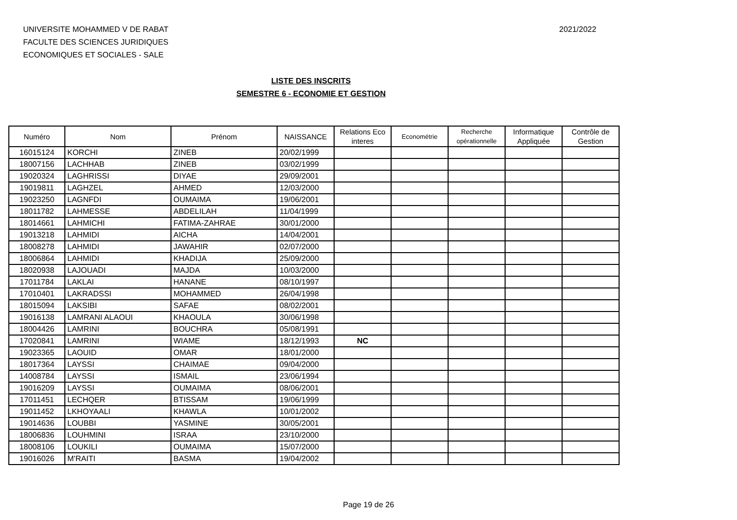UNIVERSITE MOHAMMED V DE RABAT
FACULTE DES SCIENCES JURIDIQUES
ECONOMIQUES ET SOCIALES - SALE
2021/2022
LISTE DES INSCRITS
SEMESTRE 6 - ECONOMIE ET GESTION
| Numéro | Nom | Prénom | NAISSANCE | Relations Eco interes | Econométrie | Recherche opérationnelle | Informatique Appliquée | Contrôle de Gestion |
| --- | --- | --- | --- | --- | --- | --- | --- | --- |
| 16015124 | KORCHI | ZINEB | 20/02/1999 | | | | | |
| 18007156 | LACHHAB | ZINEB | 03/02/1999 | | | | | |
| 19020324 | LAGHRISSI | DIYAE | 29/09/2001 | | | | | |
| 19019811 | LAGHZEL | AHMED | 12/03/2000 | | | | | |
| 19023250 | LAGNFDI | OUMAIMA | 19/06/2001 | | | | | |
| 18011782 | LAHMESSE | ABDELILAH | 11/04/1999 | | | | | |
| 18014661 | LAHMICHI | FATIMA-ZAHRAE | 30/01/2000 | | | | | |
| 19013218 | LAHMIDI | AICHA | 14/04/2001 | | | | | |
| 18008278 | LAHMIDI | JAWAHIR | 02/07/2000 | | | | | |
| 18006864 | LAHMIDI | KHADIJA | 25/09/2000 | | | | | |
| 18020938 | LAJOUADI | MAJDA | 10/03/2000 | | | | | |
| 17011784 | LAKLAI | HANANE | 08/10/1997 | | | | | |
| 17010401 | LAKRADSSI | MOHAMMED | 26/04/1998 | | | | | |
| 18015094 | LAKSIBI | SAFAE | 08/02/2001 | | | | | |
| 19016138 | LAMRANI ALAOUI | KHAOULA | 30/06/1998 | | | | | |
| 18004426 | LAMRINI | BOUCHRA | 05/08/1991 | | | | | |
| 17020841 | LAMRINI | WIAME | 18/12/1993 | NC | | | | |
| 19023365 | LAOUID | OMAR | 18/01/2000 | | | | | |
| 18017364 | LAYSSI | CHAIMAE | 09/04/2000 | | | | | |
| 14008784 | LAYSSI | ISMAIL | 23/06/1994 | | | | | |
| 19016209 | LAYSSI | OUMAIMA | 08/06/2001 | | | | | |
| 17011451 | LECHQER | BTISSAM | 19/06/1999 | | | | | |
| 19011452 | LKHOYAALI | KHAWLA | 10/01/2002 | | | | | |
| 19014636 | LOUBBI | YASMINE | 30/05/2001 | | | | | |
| 18006836 | LOUHMINI | ISRAA | 23/10/2000 | | | | | |
| 18008106 | LOUKILI | OUMAIMA | 15/07/2000 | | | | | |
| 19016026 | M'RAITI | BASMA | 19/04/2002 | | | | | |
Page 19 de 26